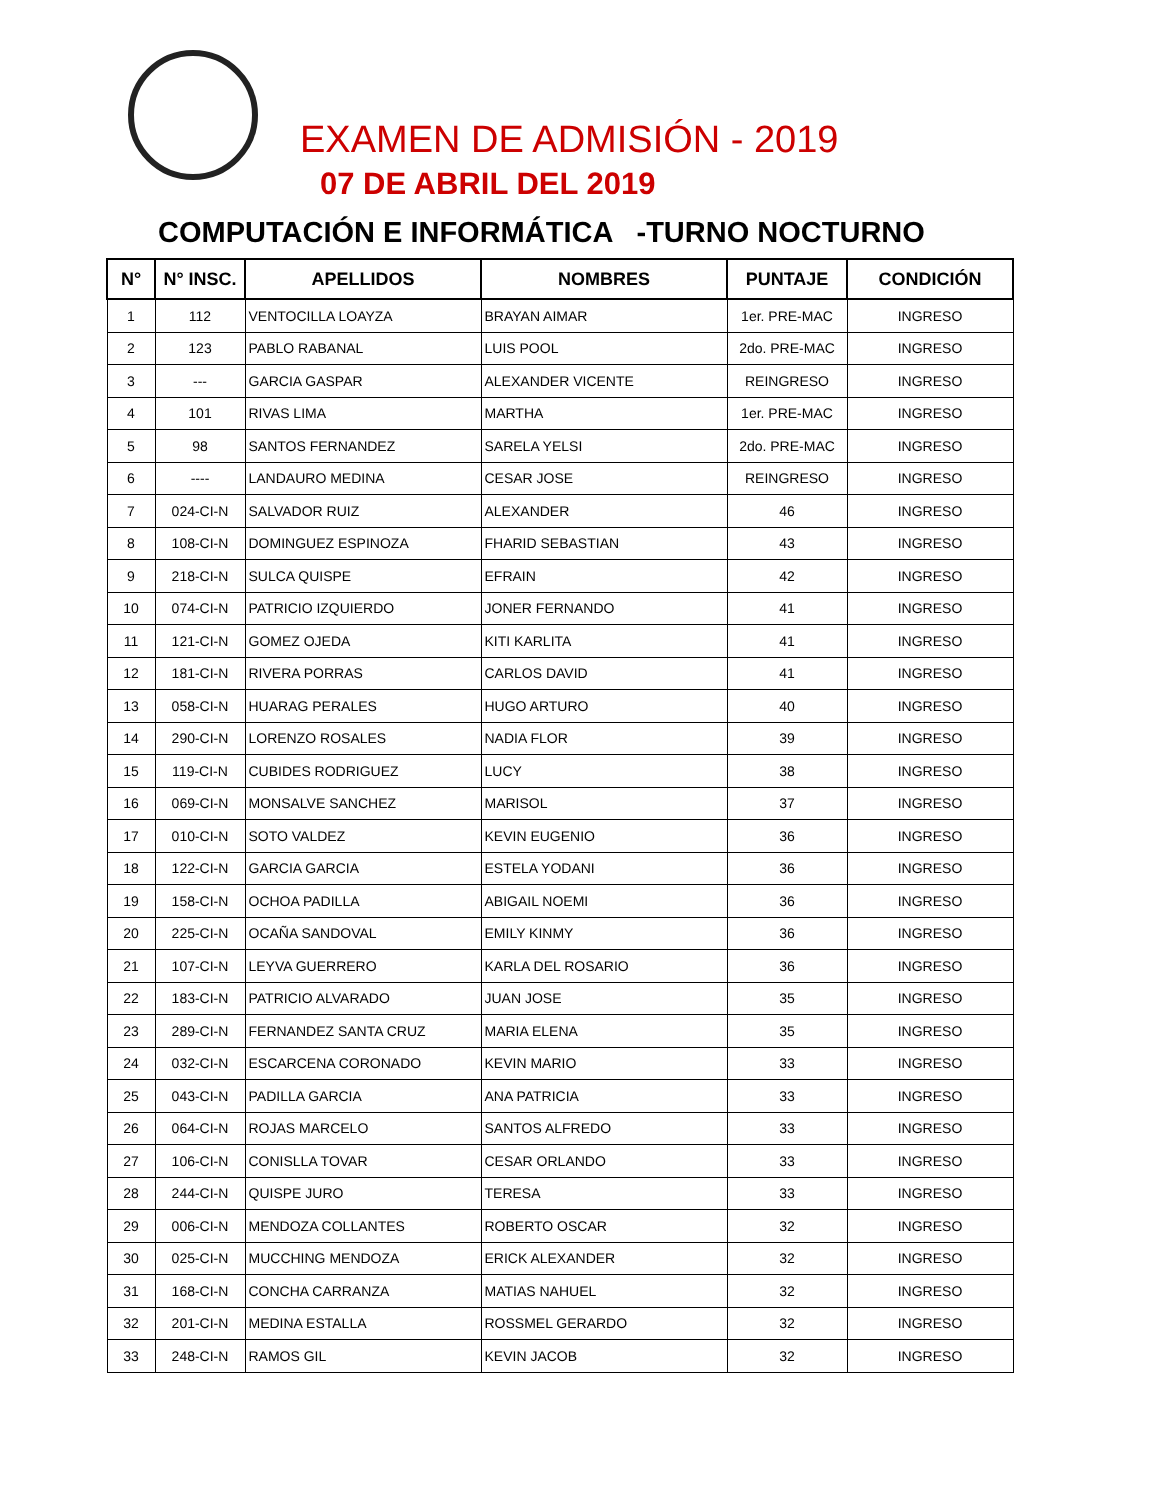EXAMEN DE ADMISIÓN - 2019
07 DE ABRIL DEL 2019
COMPUTACIÓN E INFORMÁTICA -TURNO NOCTURNO
| N° | N° INSC. | APELLIDOS | NOMBRES | PUNTAJE | CONDICIÓN |
| --- | --- | --- | --- | --- | --- |
| 1 | 112 | VENTOCILLA LOAYZA | BRAYAN AIMAR | 1er. PRE-MAC | INGRESO |
| 2 | 123 | PABLO RABANAL | LUIS POOL | 2do. PRE-MAC | INGRESO |
| 3 | --- | GARCIA GASPAR | ALEXANDER VICENTE | REINGRESO | INGRESO |
| 4 | 101 | RIVAS LIMA | MARTHA | 1er. PRE-MAC | INGRESO |
| 5 | 98 | SANTOS FERNANDEZ | SARELA YELSI | 2do. PRE-MAC | INGRESO |
| 6 | ---- | LANDAURO MEDINA | CESAR JOSE | REINGRESO | INGRESO |
| 7 | 024-CI-N | SALVADOR RUIZ | ALEXANDER | 46 | INGRESO |
| 8 | 108-CI-N | DOMINGUEZ ESPINOZA | FHARID SEBASTIAN | 43 | INGRESO |
| 9 | 218-CI-N | SULCA QUISPE | EFRAIN | 42 | INGRESO |
| 10 | 074-CI-N | PATRICIO IZQUIERDO | JONER FERNANDO | 41 | INGRESO |
| 11 | 121-CI-N | GOMEZ OJEDA | KITI KARLITA | 41 | INGRESO |
| 12 | 181-CI-N | RIVERA PORRAS | CARLOS DAVID | 41 | INGRESO |
| 13 | 058-CI-N | HUARAG PERALES | HUGO ARTURO | 40 | INGRESO |
| 14 | 290-CI-N | LORENZO ROSALES | NADIA FLOR | 39 | INGRESO |
| 15 | 119-CI-N | CUBIDES RODRIGUEZ | LUCY | 38 | INGRESO |
| 16 | 069-CI-N | MONSALVE SANCHEZ | MARISOL | 37 | INGRESO |
| 17 | 010-CI-N | SOTO VALDEZ | KEVIN EUGENIO | 36 | INGRESO |
| 18 | 122-CI-N | GARCIA GARCIA | ESTELA YODANI | 36 | INGRESO |
| 19 | 158-CI-N | OCHOA PADILLA | ABIGAIL NOEMI | 36 | INGRESO |
| 20 | 225-CI-N | OCAÑA SANDOVAL | EMILY KINMY | 36 | INGRESO |
| 21 | 107-CI-N | LEYVA GUERRERO | KARLA DEL ROSARIO | 36 | INGRESO |
| 22 | 183-CI-N | PATRICIO ALVARADO | JUAN JOSE | 35 | INGRESO |
| 23 | 289-CI-N | FERNANDEZ SANTA CRUZ | MARIA ELENA | 35 | INGRESO |
| 24 | 032-CI-N | ESCARCENA CORONADO | KEVIN MARIO | 33 | INGRESO |
| 25 | 043-CI-N | PADILLA GARCIA | ANA PATRICIA | 33 | INGRESO |
| 26 | 064-CI-N | ROJAS MARCELO | SANTOS ALFREDO | 33 | INGRESO |
| 27 | 106-CI-N | CONISLLA TOVAR | CESAR ORLANDO | 33 | INGRESO |
| 28 | 244-CI-N | QUISPE JURO | TERESA | 33 | INGRESO |
| 29 | 006-CI-N | MENDOZA COLLANTES | ROBERTO OSCAR | 32 | INGRESO |
| 30 | 025-CI-N | MUCCHING MENDOZA | ERICK ALEXANDER | 32 | INGRESO |
| 31 | 168-CI-N | CONCHA CARRANZA | MATIAS NAHUEL | 32 | INGRESO |
| 32 | 201-CI-N | MEDINA ESTALLA | ROSSMEL GERARDO | 32 | INGRESO |
| 33 | 248-CI-N | RAMOS GIL | KEVIN JACOB | 32 | INGRESO |